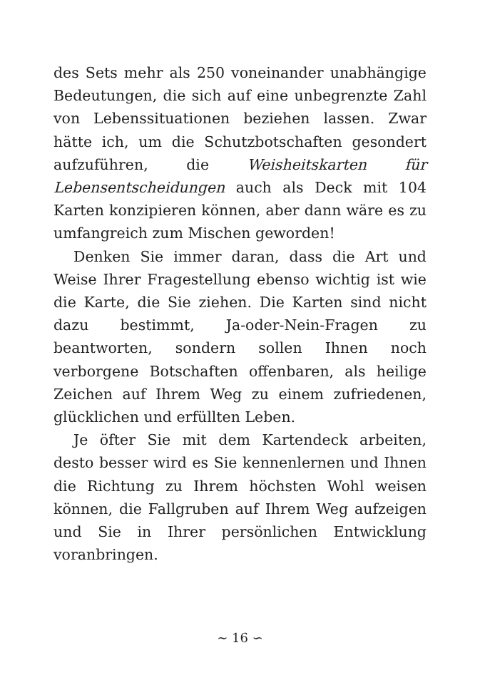des Sets mehr als 250 voneinander unabhängige Bedeutungen, die sich auf eine unbegrenzte Zahl von Lebenssituationen beziehen lassen. Zwar hätte ich, um die Schutzbotschaften gesondert aufzuführen, die Weisheitskarten für Lebensentscheidungen auch als Deck mit 104 Karten konzipieren können, aber dann wäre es zu umfangreich zum Mischen geworden!
Denken Sie immer daran, dass die Art und Weise Ihrer Fragestellung ebenso wichtig ist wie die Karte, die Sie ziehen. Die Karten sind nicht dazu bestimmt, Ja-oder-Nein-Fragen zu beantworten, sondern sollen Ihnen noch verborgene Botschaften offenbaren, als heilige Zeichen auf Ihrem Weg zu einem zufriedenen, glücklichen und erfüllten Leben.
Je öfter Sie mit dem Kartendeck arbeiten, desto besser wird es Sie kennenlernen und Ihnen die Richtung zu Ihrem höchsten Wohl weisen können, die Fallgruben auf Ihrem Weg aufzeigen und Sie in Ihrer persönlichen Entwicklung voranbringen.
∼ 16 ∽